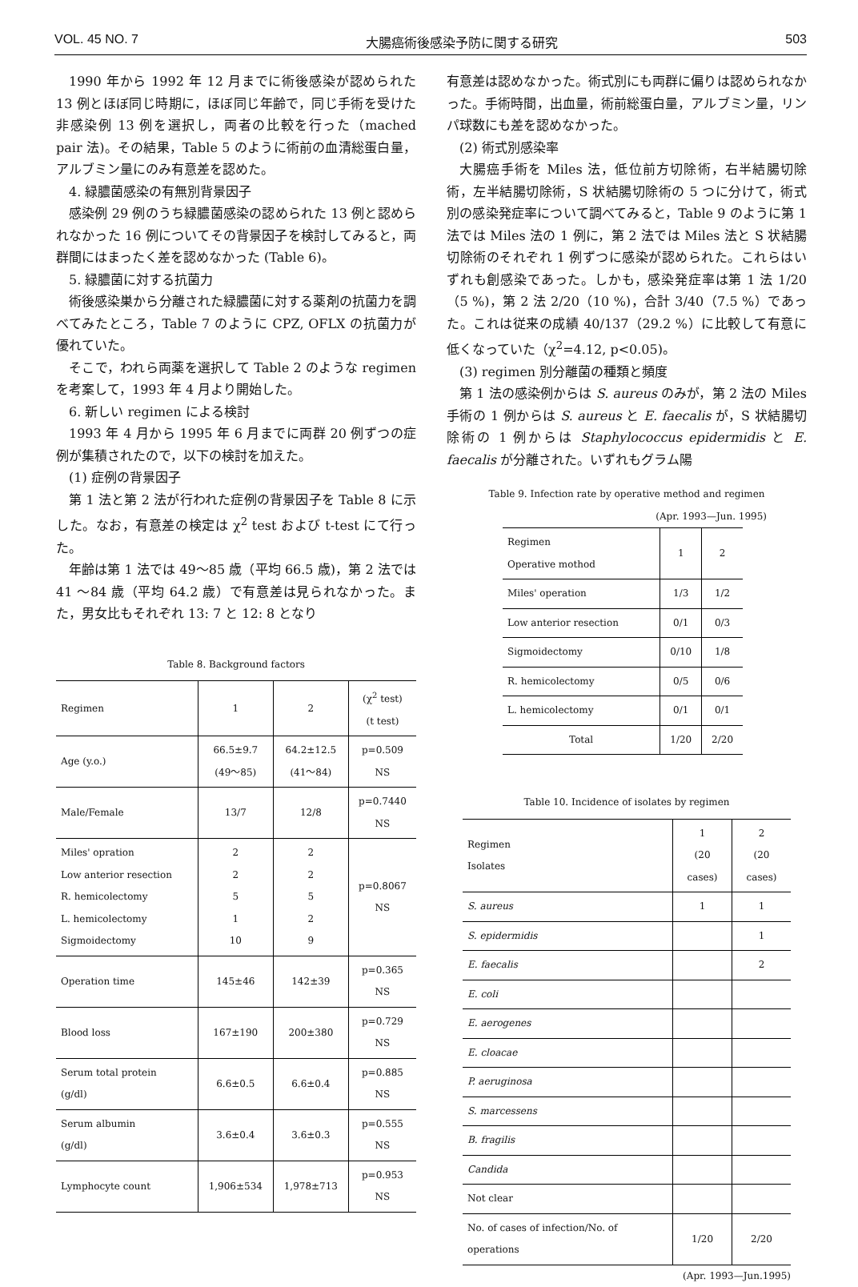VOL. 45 NO. 7 大腸癌術後感染予防に関する研究 503
1990 年から 1992 年 12 月までに術後感染が認められた 13 例とほぼ同じ時期に，ほぼ同じ年齢で，同じ手術を受けた非感染例 13 例を選択し，両者の比較を行った（mached pair 法)。その結果，Table 5 のように術前の血清総蛋白量，アルブミン量にのみ有意差を認めた。
4. 緑膿菌感染の有無別背景因子
感染例 29 例のうち緑膿菌感染の認められた 13 例と認められなかった 16 例についてその背景因子を検討してみると，両群間にはまったく差を認めなかった (Table 6)。
5. 緑膿菌に対する抗菌力
術後感染巣から分離された緑膿菌に対する薬剤の抗菌力を調べてみたところ，Table 7 のように CPZ, OFLX の抗菌力が優れていた。
そこで，われら両薬を選択して Table 2 のような regimen を考案して，1993 年 4 月より開始した。
6. 新しい regimen による検討
1993 年 4 月から 1995 年 6 月までに両群 20 例ずつの症例が集積されたので，以下の検討を加えた。
(1) 症例の背景因子
第 1 法と第 2 法が行われた症例の背景因子を Table 8 に示した。なお，有意差の検定は χ<sup>2</sup> test および t-test にて行った。
年齢は第 1 法では 49〜85 歳（平均 66.5 歳)，第 2 法では 41 〜84 歳（平均 64.2 歳）で有意差は見られなかった。また，男女比もそれぞれ 13: 7 と 12: 8 となり
Table 8. Background factors
| Regimen | 1 | 2 | (χ<sup>2</sup> test) (t test) |
| Age (y.o.) | 66.5±9.7 (49〜85) | 64.2±12.5 (41〜84) | p=0.509 NS |
| Male/Female | 13/7 | 12/8 | p=0.7440 NS |
| Miles' opration Low anterior resection R. hemicolectomy L. hemicolectomy Sigmoidectomy | 2 2 5 1 10 | 2 2 5 2 9 | p=0.8067 NS |
| Operation time | 145±46 | 142±39 | p=0.365 NS |
| Blood loss | 167±190 | 200±380 | p=0.729 NS |
| Serum total protein (g/dl) | 6.6±0.5 | 6.6±0.4 | p=0.885 NS |
| Serum albumin (g/dl) | 3.6±0.4 | 3.6±0.3 | p=0.555 NS |
| Lymphocyte count | 1,906±534 | 1,978±713 | p=0.953 NS |
有意差は認めなかった。術式別にも両群に偏りは認められなかった。手術時間，出血量，術前総蛋白量，アルブミン量，リンパ球数にも差を認めなかった。
(2) 術式別感染率
大腸癌手術を Miles 法，低位前方切除術，右半結腸切除術，左半結腸切除術，S 状結腸切除術の 5 つに分けて，術式別の感染発症率について調べてみると，Table 9 のように第 1 法では Miles 法の 1 例に，第 2 法では Miles 法と S 状結腸切除術のそれぞれ 1 例ずつに感染が認められた。これらはいずれも創感染であった。しかも，感染発症率は第 1 法 1/20（5 %)，第 2 法 2/20（10 %)，合計 3/40（7.5 %）であった。これは従来の成績 40/137（29.2 %）に比較して有意に低くなっていた（χ<sup>2</sup>=4.12, p<0.05)。
(3) regimen 別分離菌の種類と頻度
第 1 法の感染例からは S. aureus のみが，第 2 法の Miles 手術の 1 例からは S. aureus と E. faecalis が，S 状結腸切除術の 1 例からは Staphylococcus epidermidis と E. faecalis が分離された。いずれもグラム陽
Table 9. Infection rate by operative method and regimen
(Apr. 1993—Jun. 1995)
| Regimen Operative mothod | 1 | 2 |
| Miles' operation | 1/3 | 1/2 |
| Low anterior resection | 0/1 | 0/3 |
| Sigmoidectomy | 0/10 | 1/8 |
| R. hemicolectomy | 0/5 | 0/6 |
| L. hemicolectomy | 0/1 | 0/1 |
| Total | 1/20 | 2/20 |
Table 10. Incidence of isolates by regimen
| Regimen Isolates | 1 (20 cases) | 2 (20 cases) |
| S. aureus | 1 | 1 |
| S. epidermidis | | 1 |
| E. faecalis | | 2 |
| E. coli | | |
| E. aerogenes | | |
| E. cloacae | | |
| P. aeruginosa | | |
| S. marcessens | | |
| B. fragilis | | |
| Candida | | |
| Not clear | | |
| No. of cases of infection/No. of operations | 1/20 | 2/20 |
(Apr. 1993—Jun.1995)